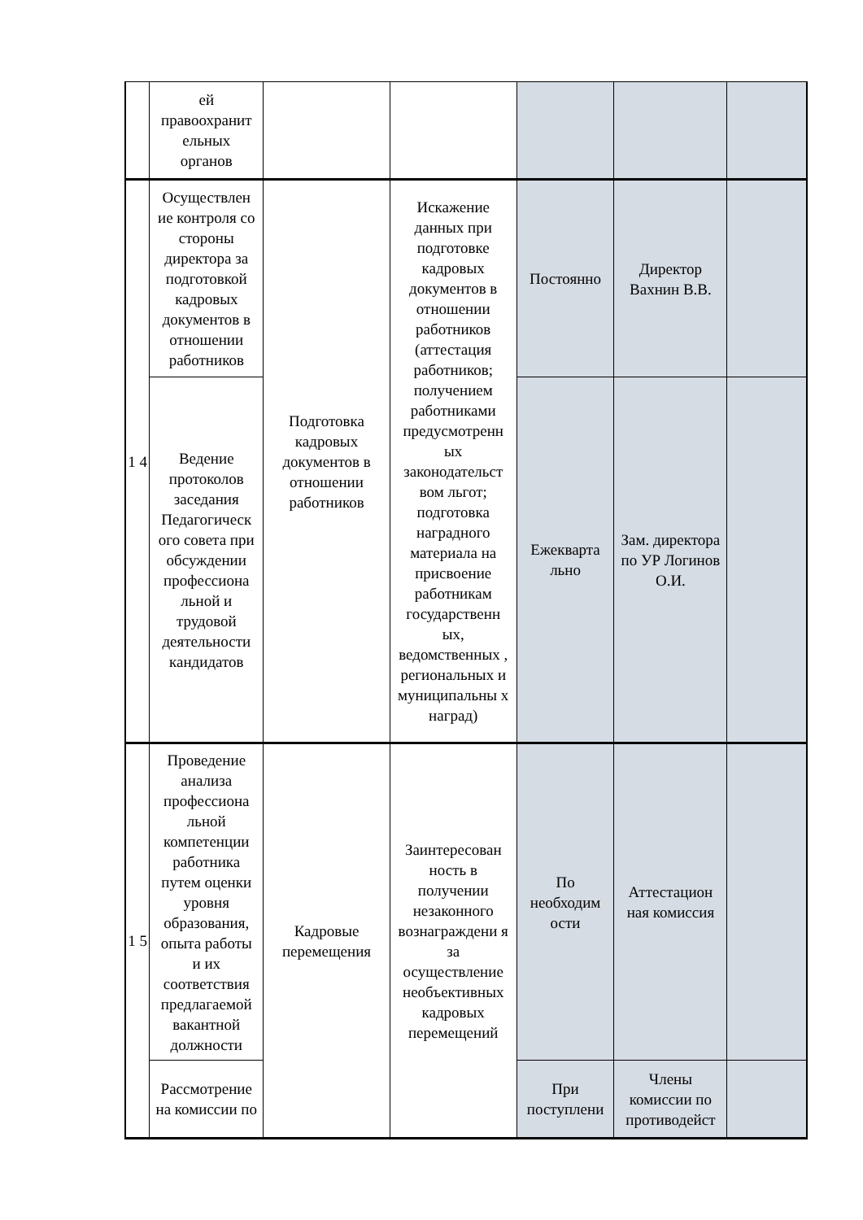| | ей правоохранит ельных органов | | | | | |
| 1 4 | Осуществлен ие контроля со стороны директора за подготовкой кадровых документов в отношении работников | Подготовка кадровых документов в отношении работников | Искажение данных при подготовке кадровых документов в отношении работников (аттестация работников; получением работниками предусмотренн ых законодательст вом льгот; подготовка наградного материала на присвоение работникам государственн ых, ведомственных , региональных и муниципальны х наград) | Постоянно | Директор Вахнин В.В. | |
| | Ведение протоколов заседания Педагогическ ого совета при обсуждении профессиона льной и трудовой деятельности кандидатов | | | Ежекварта льно | Зам. директора по УР Логинов О.И. | |
| 1 5 | Проведение анализа профессиона льной компетенции работника путем оценки уровня образования, опыта работы и их соответствия предлагаемой вакантной должности | Кадровые перемещения | Заинтересован ность в получении незаконного вознаграждени я за осуществление необъективных кадровых перемещений | По необходим ости | Аттестацион ная комиссия | |
| | Рассмотрение на комиссии по | | | При поступлени | Члены комиссии по противодейст | |